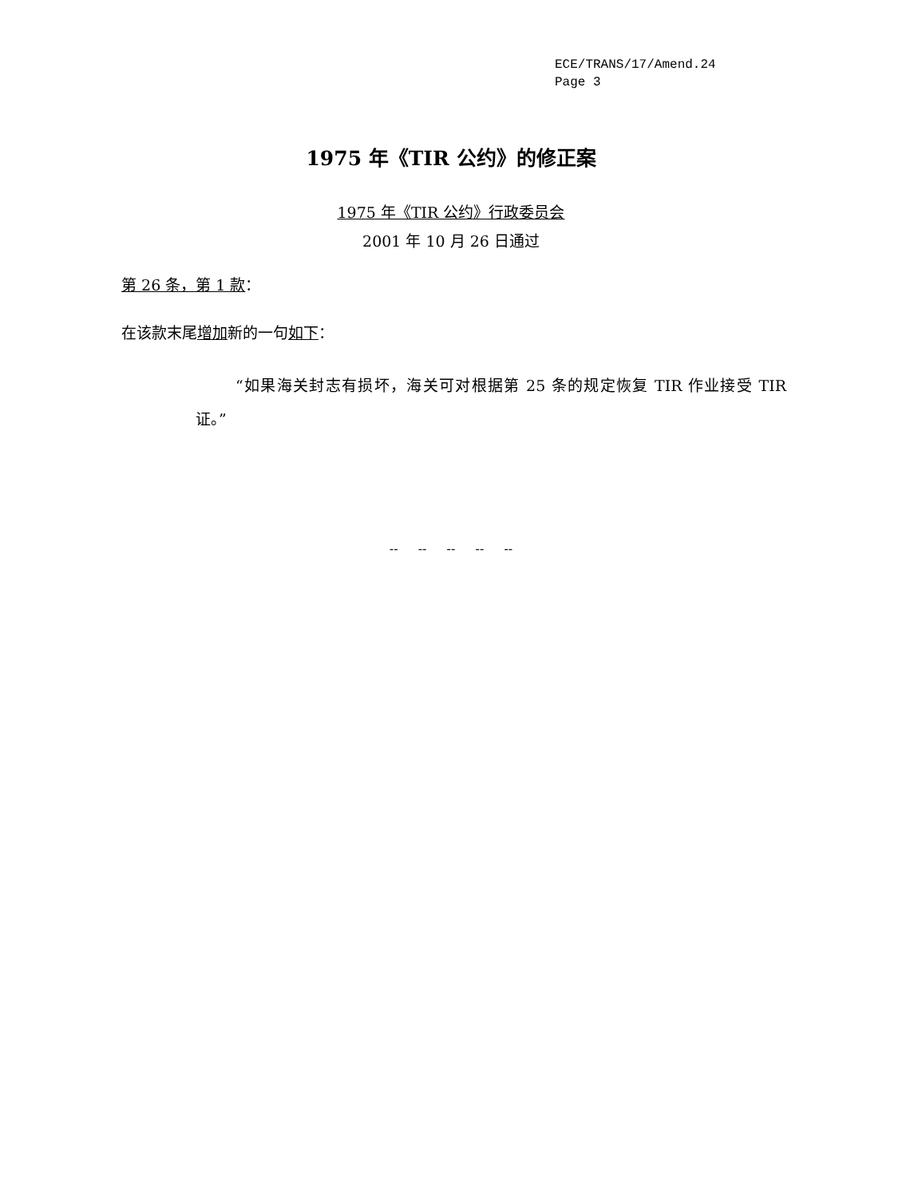ECE/TRANS/17/Amend.24
Page 3
1975 年《TIR 公约》的修正案
1975 年《TIR 公约》行政委员会
2001 年 10 月 26 日通过
第 26 条，第 1 款：
在该款末尾增加新的一句如下：
“如果海关封志有损坏，海关可对根据第 25 条的规定恢复 TIR 作业接受 TIR 证。”
-- -- -- -- --